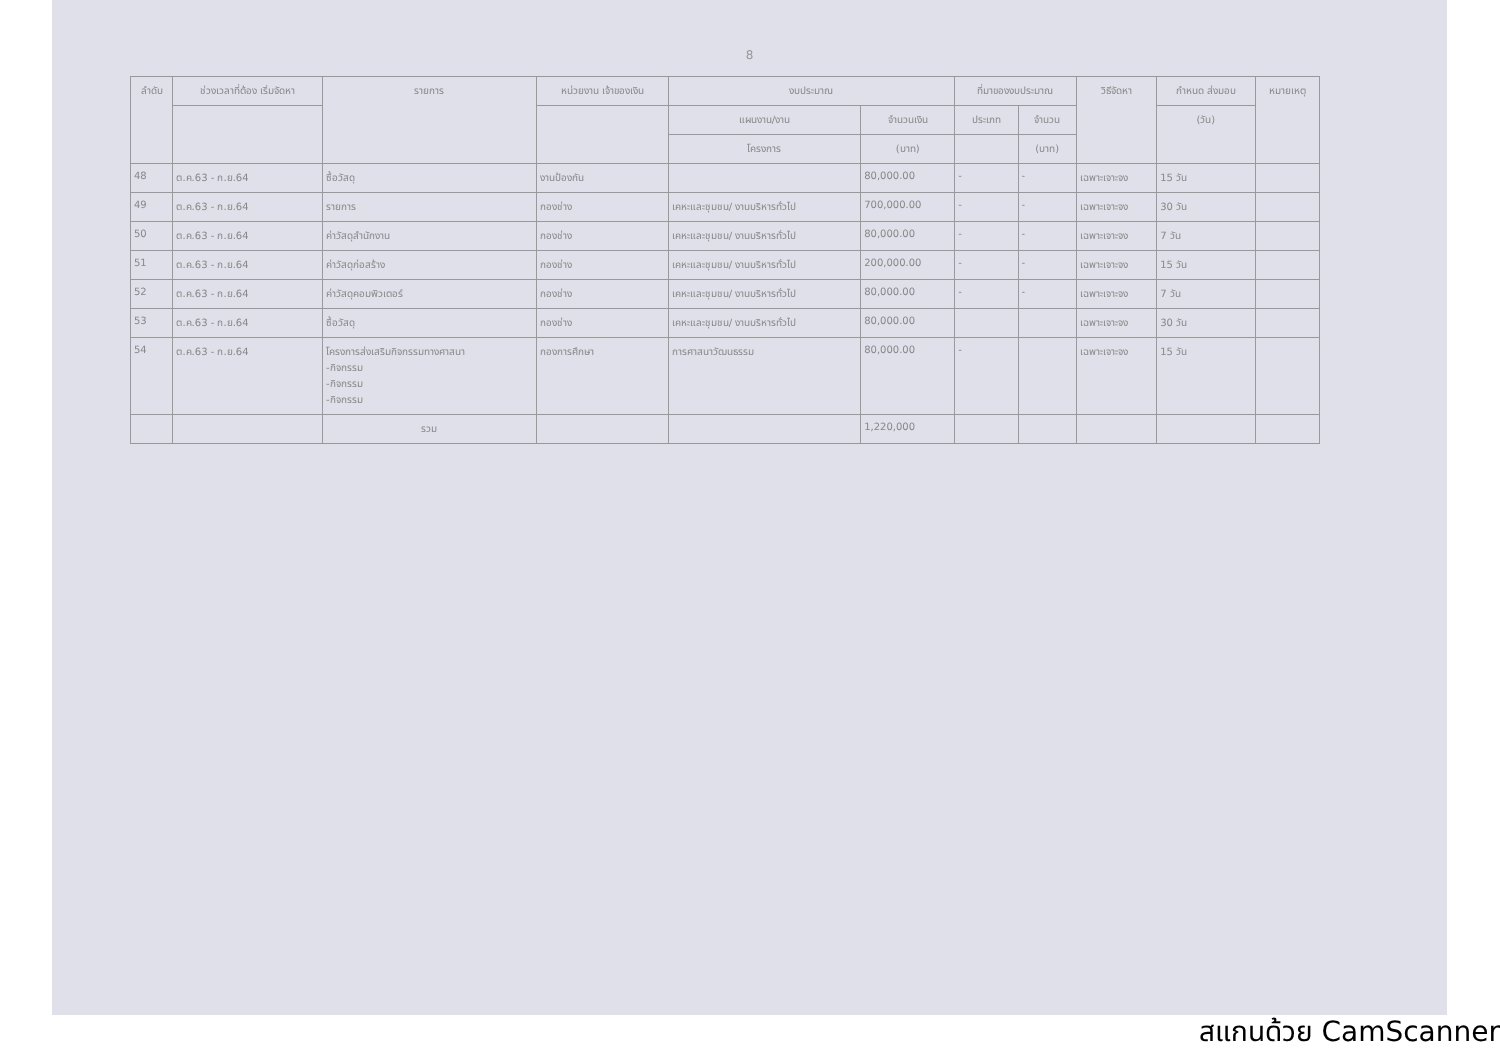8
| ลำดับ | ช่วงเวลาที่ต้อง เริ่มจัดหา | รายการ | หน่วยงาน เจ้าของเงิน | งบประมาณ | | ที่มาของงบประมาณ | | วิธีจัดหา | กำหนด ส่งมอบ | หมายเหตุ |
| --- | --- | --- | --- | --- | --- | --- | --- | --- | --- | --- |
| | | | | แผนงาน/งาน | จำนวนเงิน | ประเภท | จำนวน | | (วัน) | |
| | | | | โครงการ | (บาท) | | (บาท) | | | |
| 48 | ต.ค.63 - ก.ย.64 | ซื้อวัสดุ | งานป้องกัน | | 80,000.00 | - | - | เฉพาะเจาะจง | 15 วัน | |
| 49 | ต.ค.63 - ก.ย.64 | รายการ | กองช่าง | เคหะและชุมชน/ งานบริหารทั่วไป | 700,000.00 | - | - | เฉพาะเจาะจง | 30 วัน | |
| 50 | ต.ค.63 - ก.ย.64 | ค่าวัสดุสำนักงาน | กองช่าง | เคหะและชุมชน/ งานบริหารทั่วไป | 80,000.00 | - | - | เฉพาะเจาะจง | 7 วัน | |
| 51 | ต.ค.63 - ก.ย.64 | ค่าวัสดุก่อสร้าง | กองช่าง | เคหะและชุมชน/ งานบริหารทั่วไป | 200,000.00 | - | - | เฉพาะเจาะจง | 15 วัน | |
| 52 | ต.ค.63 - ก.ย.64 | ค่าวัสดุคอมพิวเตอร์ | กองช่าง | เคหะและชุมชน/ งานบริหารทั่วไป | 80,000.00 | - | - | เฉพาะเจาะจง | 7 วัน | |
| 53 | ต.ค.63 - ก.ย.64 | ซื้อวัสดุ | กองช่าง | เคหะและชุมชน/ งานบริหารทั่วไป | 80,000.00 | | | เฉพาะเจาะจง | 30 วัน | |
| 54 | ต.ค.63 - ก.ย.64 | โครงการส่งเสริมกิจกรรมทางศาสนา -กิจกรรม -กิจกรรม -กิจกรรม | กองการศึกษา | การศาสนาวัฒนธรรม | 80,000.00 | - | | เฉพาะเจาะจง | 15 วัน | |
| | | รวม | | | 1,220,000 | | | | | |
สแกนด้วย CamScanner